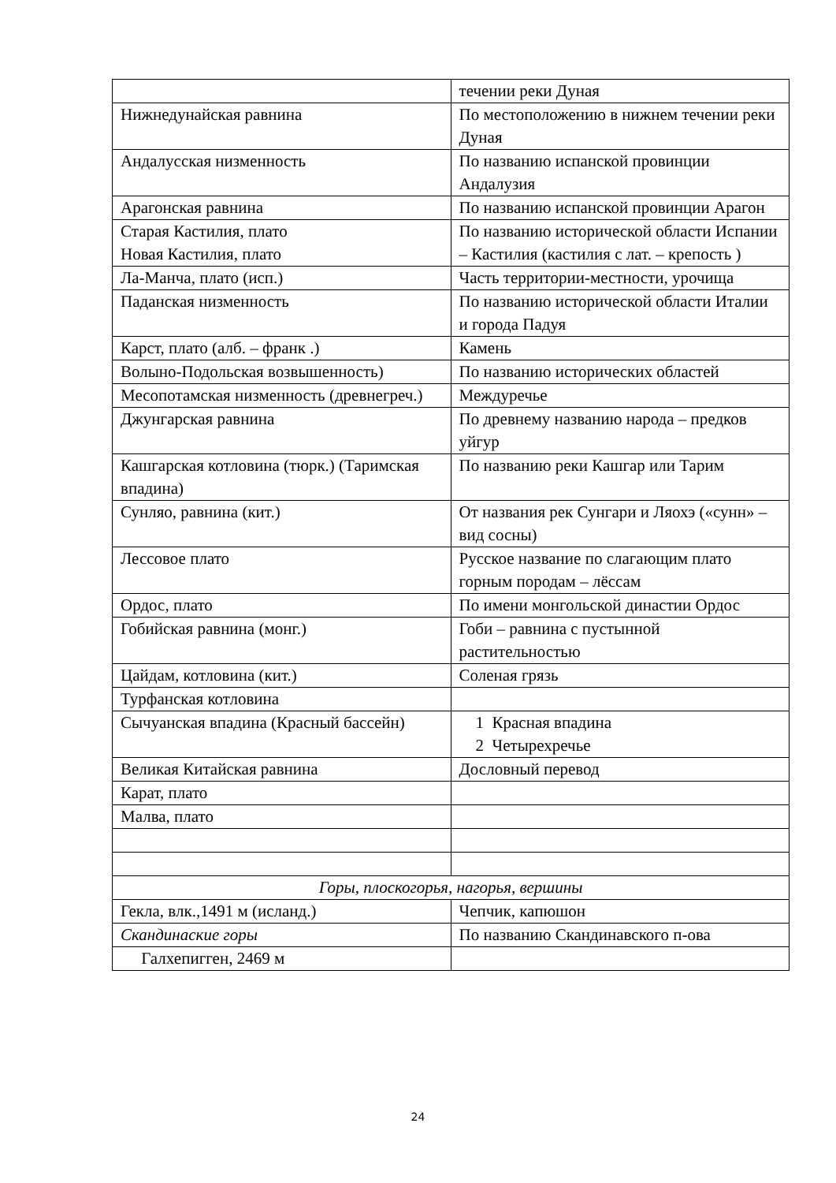| | течении реки Дуная |
| Нижнедунайская равнина | По местоположению в нижнем течении реки Дуная |
| Андалусская низменность | По названию испанской провинции Андалузия |
| Арагонская равнина | По названию испанской провинции Арагон |
| Старая Кастилия, плато Новая Кастилия, плато | По названию исторической области Испании – Кастилия (кастилия с лат. – крепость ) |
| Ла-Манча, плато (исп.) | Часть территории-местности, урочища |
| Паданская низменность | По названию исторической области Италии и города Падуя |
| Карст, плато (алб. – франк .) | Камень |
| Волыно-Подольская возвышенность) | По названию исторических областей |
| Месопотамская низменность (древнегреч.) | Междуречье |
| Джунгарская равнина | По древнему названию народа – предков уйгур |
| Кашгарская котловина (тюрк.) (Таримская впадина) | По названию реки Кашгар или Тарим |
| Сунляо, равнина (кит.) | От названия рек Сунгари и Ляохэ («сунн» – вид сосны) |
| Лессовое плато | Русское название по слагающим плато горным породам – лёссам |
| Ордос, плато | По имени монгольской династии Ордос |
| Гобийская равнина (монг.) | Гоби – равнина с пустынной растительностью |
| Цайдам, котловина (кит.) | Соленая грязь |
| Турфанская котловина | |
| Сычуанская впадина (Красный бассейн) | 1 Красная впадина 2 Четырехречье |
| Великая Китайская равнина | Дословный перевод |
| Карат, плато | |
| Малва, плато | |
| Горы, плоскогорья, нагорья, вершины | |
| Гекла, влк.,1491 м (исланд.) | Чепчик, капюшон |
| Скандинаские горы | По названию Скандинавского п-ова |
| Галхепигген, 2469 м | |
24